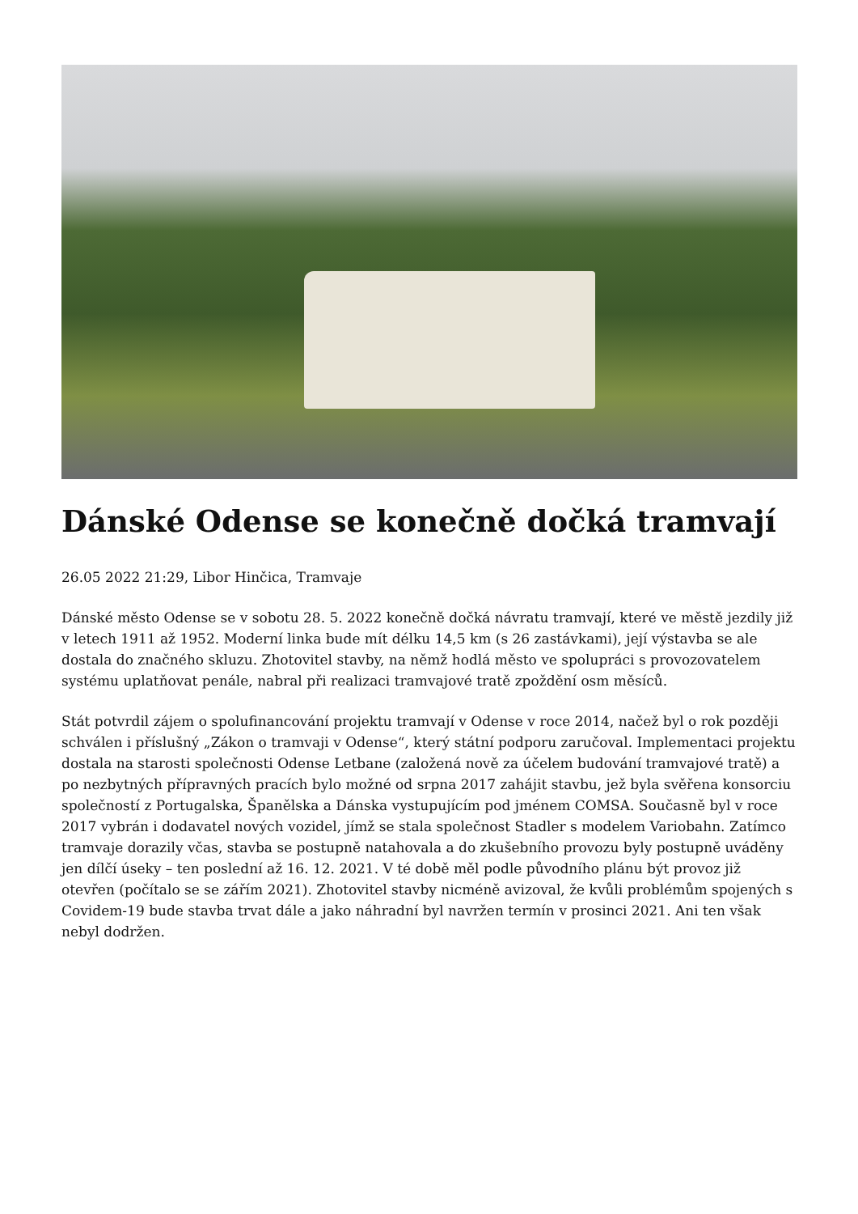Dánské Odense se konečně dočká tramvají
26.05 2022 21:29, Libor Hinčica, Tramvaje
Dánské město Odense se v sobotu 28. 5. 2022 konečně dočká návratu tramvají, které ve městě jezdily již v letech 1911 až 1952. Moderní linka bude mít délku 14,5 km (s 26 zastávkami), její výstavba se ale dostala do značného skluzu. Zhotovitel stavby, na němž hodlá město ve spolupráci s provozovatelem systému uplatňovat penále, nabral při realizaci tramvajové tratě zpoždění osm měsíců.
Stát potvrdil zájem o spolufinancování projektu tramvají v Odense v roce 2014, načež byl o rok později schválen i příslušný „Zákon o tramvaji v Odense“, který státní podporu zaručoval. Implementaci projektu dostala na starosti společnosti Odense Letbane (založená nově za účelem budování tramvajové tratě) a po nezbytných přípravných pracích bylo možné od srpna 2017 zahájit stavbu, jež byla svěřena konsorciu společností z Portugalska, Španělska a Dánska vystupujícím pod jménem COMSA. Současně byl v roce 2017 vybrán i dodavatel nových vozidel, jímž se stala společnost Stadler s modelem Variobahn. Zatímco tramvaje dorazily včas, stavba se postupně natahovala a do zkušebního provozu byly postupně uváděny jen dílčí úseky – ten poslední až 16. 12. 2021. V té době měl podle původního plánu být provoz již otevřen (počítalo se se zářím 2021). Zhotovitel stavby nicméně avizoval, že kvůli problémům spojených s Covidem-19 bude stavba trvat dále a jako náhradní byl navržen termín v prosinci 2021. Ani ten však nebyl dodržen.